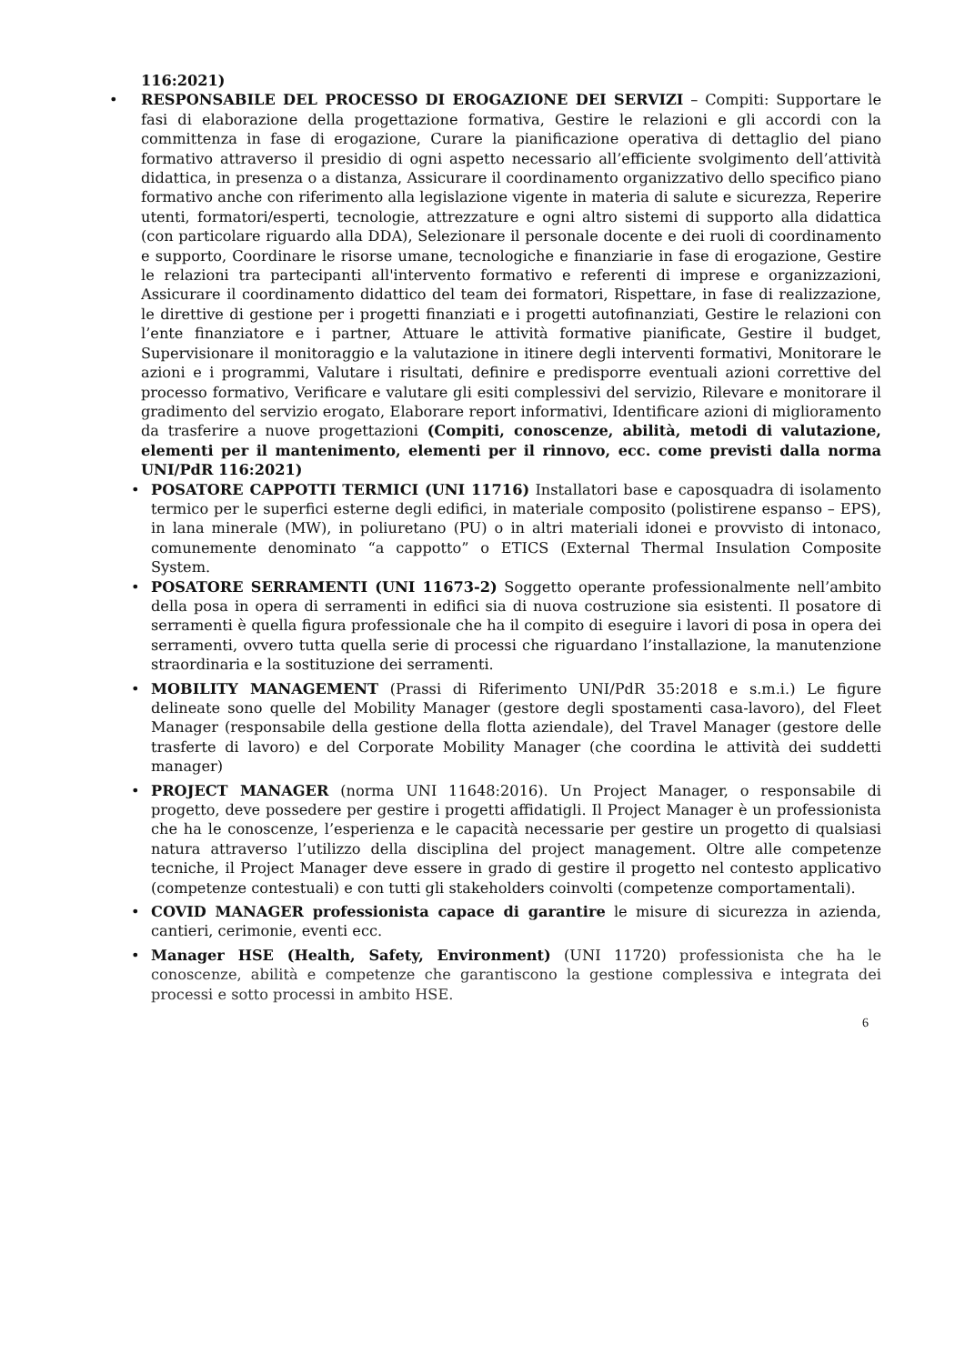116:2021)
• RESPONSABILE DEL PROCESSO DI EROGAZIONE DEI SERVIZI – Compiti: Supportare le fasi di elaborazione della progettazione formativa, Gestire le relazioni e gli accordi con la committenza in fase di erogazione, Curare la pianificazione operativa di dettaglio del piano formativo attraverso il presidio di ogni aspetto necessario all’efficiente svolgimento dell’attività didattica, in presenza o a distanza, Assicurare il coordinamento organizzativo dello specifico piano formativo anche con riferimento alla legislazione vigente in materia di salute e sicurezza, Reperire utenti, formatori/esperti, tecnologie, attrezzature e ogni altro sistemi di supporto alla didattica (con particolare riguardo alla DDA), Selezionare il personale docente e dei ruoli di coordinamento e supporto, Coordinare le risorse umane, tecnologiche e finanziarie in fase di erogazione, Gestire le relazioni tra partecipanti all'intervento formativo e referenti di imprese e organizzazioni, Assicurare il coordinamento didattico del team dei formatori, Rispettare, in fase di realizzazione, le direttive di gestione per i progetti finanziati e i progetti autofinanziati, Gestire le relazioni con l’ente finanziatore e i partner, Attuare le attività formative pianificate, Gestire il budget, Supervisionare il monitoraggio e la valutazione in itinere degli interventi formativi, Monitorare le azioni e i programmi, Valutare i risultati, definire e predisporre eventuali azioni correttive del processo formativo, Verificare e valutare gli esiti complessivi del servizio, Rilevare e monitorare il gradimento del servizio erogato, Elaborare report informativi, Identificare azioni di miglioramento da trasferire a nuove progettazioni (Compiti, conoscenze, abilità, metodi di valutazione, elementi per il mantenimento, elementi per il rinnovo, ecc. come previsti dalla norma UNI/PdR 116:2021)
• POSATORE CAPPOTTI TERMICI (UNI 11716) Installatori base e caposquadra di isolamento termico per le superfici esterne degli edifici, in materiale composito (polistirene espanso – EPS), in lana minerale (MW), in poliuretano (PU) o in altri materiali idonei e provvisto di intonaco, comunemente denominato “a cappotto” o ETICS (External Thermal Insulation Composite System.
• POSATORE SERRAMENTI (UNI 11673-2) Soggetto operante professionalmente nell’ambito della posa in opera di serramenti in edifici sia di nuova costruzione sia esistenti. Il posatore di serramenti è quella figura professionale che ha il compito di eseguire i lavori di posa in opera dei serramenti, ovvero tutta quella serie di processi che riguardano l’installazione, la manutenzione straordinaria e la sostituzione dei serramenti.
• MOBILITY MANAGEMENT (Prassi di Riferimento UNI/PdR 35:2018 e s.m.i.) Le figure delineate sono quelle del Mobility Manager (gestore degli spostamenti casa-lavoro), del Fleet Manager (responsabile della gestione della flotta aziendale), del Travel Manager (gestore delle trasferte di lavoro) e del Corporate Mobility Manager (che coordina le attività dei suddetti manager)
• PROJECT MANAGER (norma UNI 11648:2016). Un Project Manager, o responsabile di progetto, deve possedere per gestire i progetti affidatigli. Il Project Manager è un professionista che ha le conoscenze, l’esperienza e le capacità necessarie per gestire un progetto di qualsiasi natura attraverso l’utilizzo della disciplina del project management. Oltre alle competenze tecniche, il Project Manager deve essere in grado di gestire il progetto nel contesto applicativo (competenze contestuali) e con tutti gli stakeholders coinvolti (competenze comportamentali).
• COVID MANAGER professionista capace di garantire le misure di sicurezza in azienda, cantieri, cerimonie, eventi ecc.
• Manager HSE (Health, Safety, Environment) (UNI 11720) professionista che ha le conoscenze, abilità e competenze che garantiscono la gestione complessiva e integrata dei processi e sotto processi in ambito HSE.
6